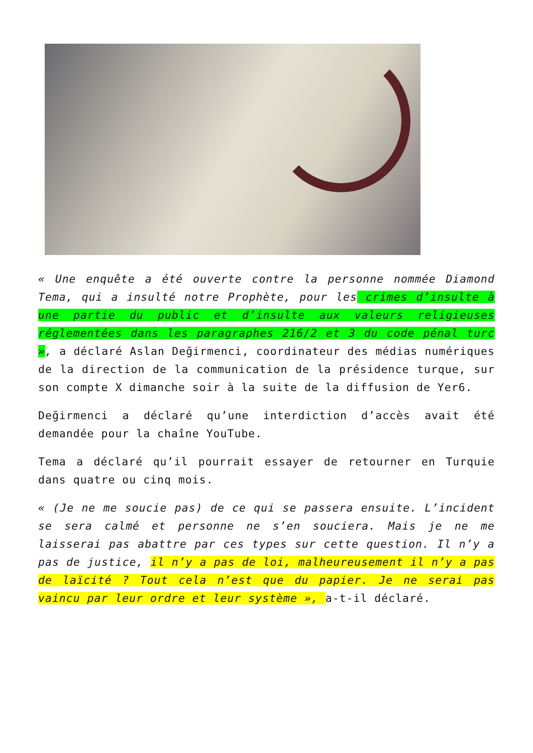« Une enquête a été ouverte contre la personne nommée Diamond Tema, qui a insulté notre Prophète, pour les crimes d’insulte à une partie du public et d’insulte aux valeurs religieuses réglementées dans les paragraphes 216/2 et 3 du code pénal turc », a déclaré Aslan Değirmenci, coordinateur des médias numériques de la direction de la communication de la présidence turque, sur son compte X dimanche soir à la suite de la diffusion de Yer6.
Değirmenci a déclaré qu’une interdiction d’accès avait été demandée pour la chaîne YouTube.
Tema a déclaré qu’il pourrait essayer de retourner en Turquie dans quatre ou cinq mois.
« (Je ne me soucie pas) de ce qui se passera ensuite. L’incident se sera calmé et personne ne s’en souciera. Mais je ne me laisserai pas abattre par ces types sur cette question. Il n’y a pas de justice, il n’y a pas de loi, malheureusement il n’y a pas de laïcité ? Tout cela n’est que du papier. Je ne serai pas vaincu par leur ordre et leur système », a-t-il déclaré.